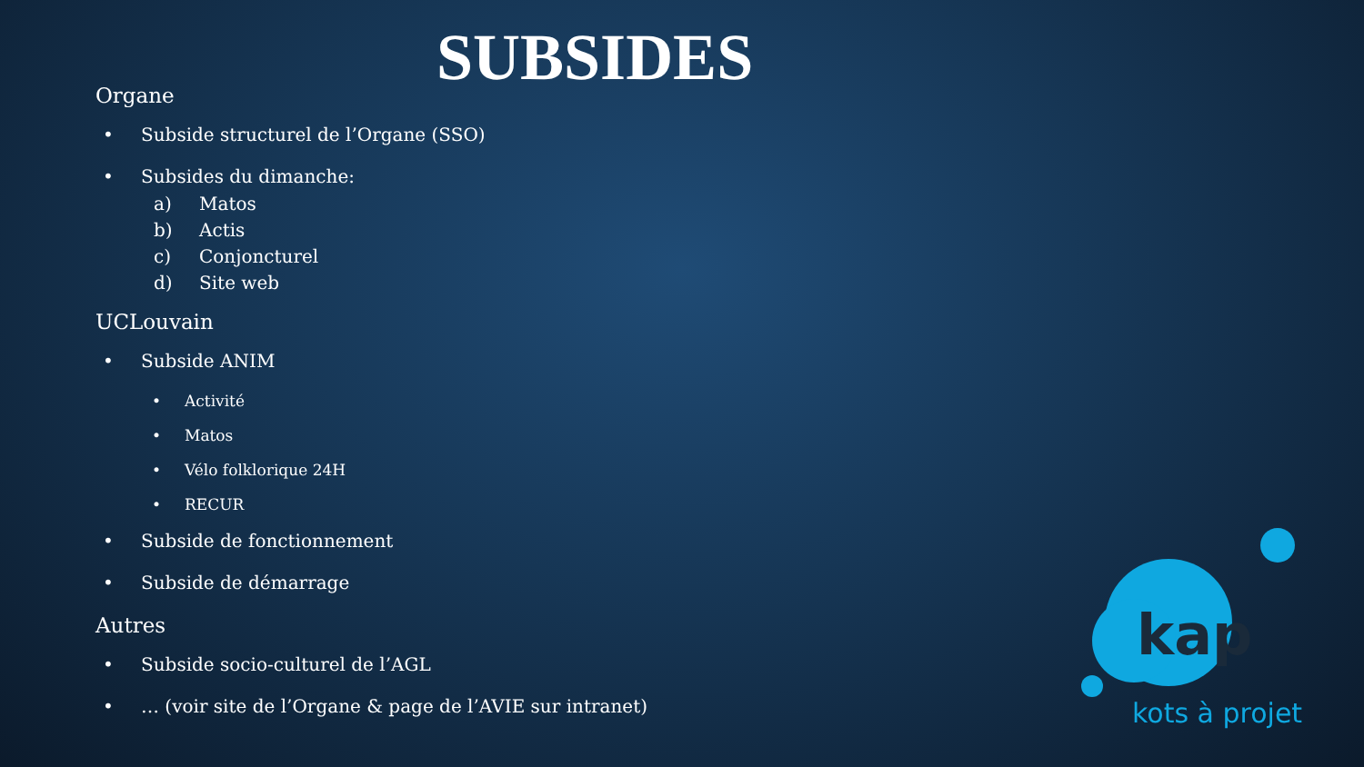SUBSIDES
Organe
• Subside structurel de l’Organe (SSO)
• Subsides du dimanche:
a) Matos
b) Actis
c) Conjoncturel
d) Site web
UCLouvain
• Subside ANIM
• Activité
• Matos
• Vélo folklorique 24H
• RECUR
• Subside de fonctionnement
• Subside de démarrage
Autres
• Subside socio-culturel de l’AGL
• … (voir site de l’Organe & page de l’AVIE sur intranet)
kap
kots à projet